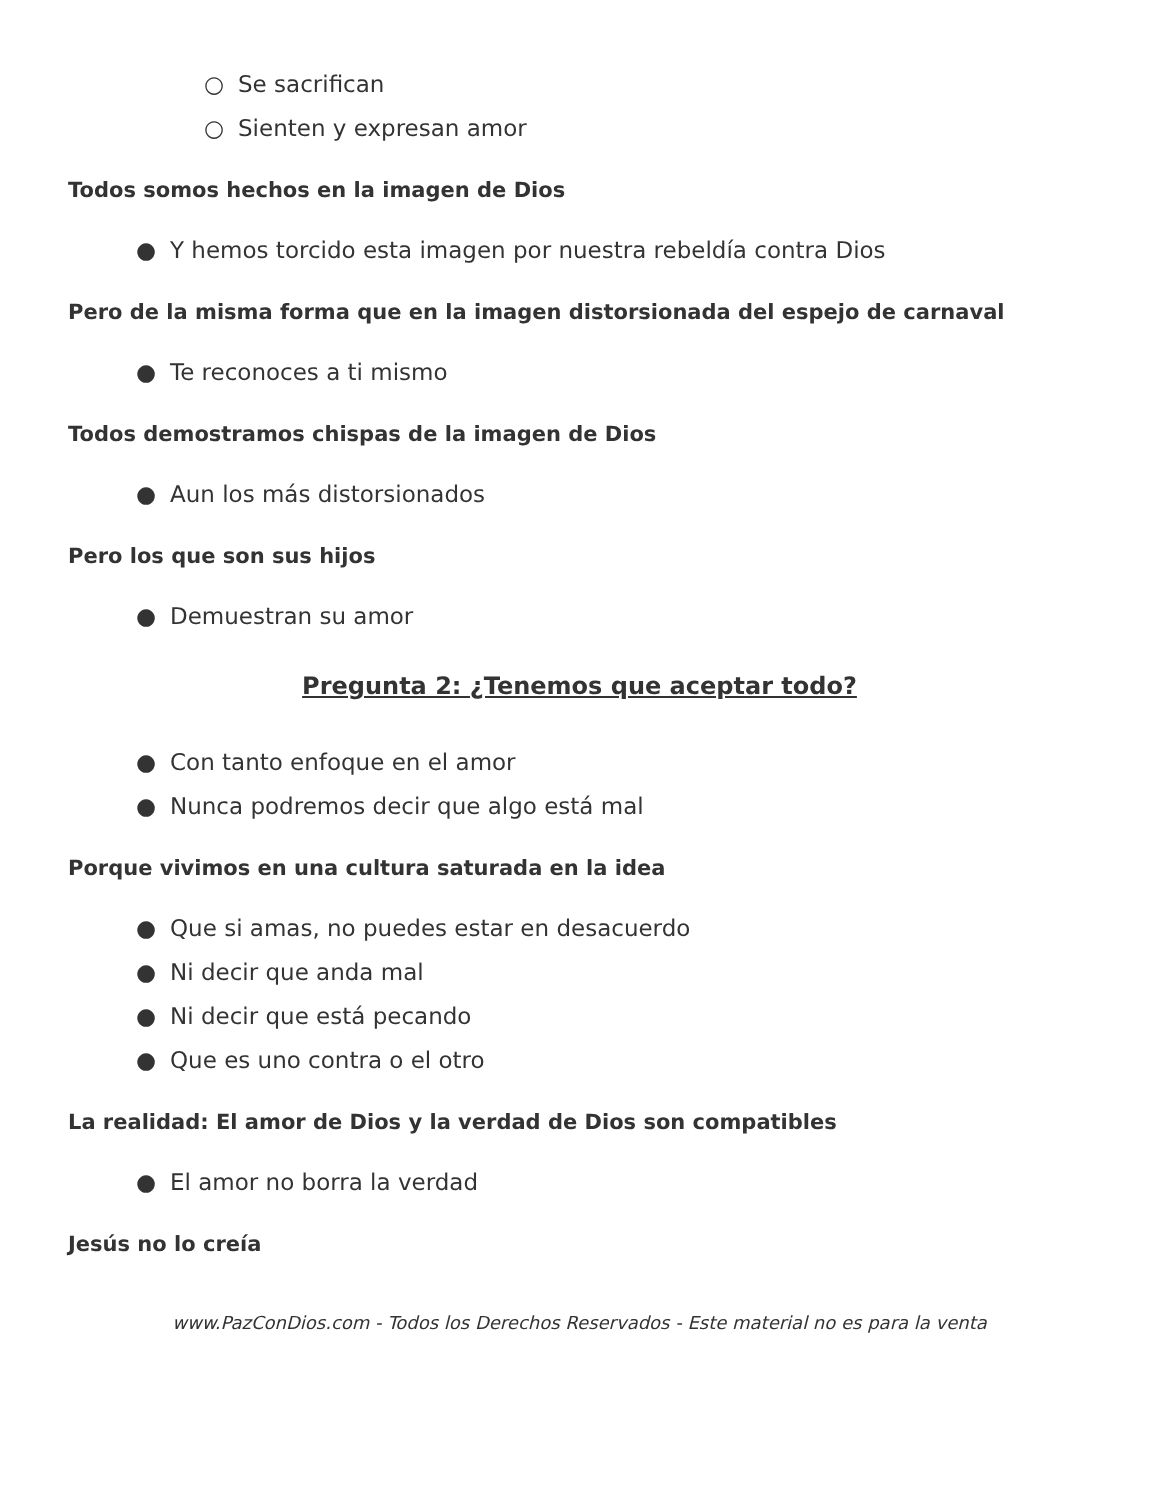○ Se sacrifican
○ Sienten y expresan amor
Todos somos hechos en la imagen de Dios
● Y hemos torcido esta imagen por nuestra rebeldía contra Dios
Pero de la misma forma que en la imagen distorsionada del espejo de carnaval
● Te reconoces a ti mismo
Todos demostramos chispas de la imagen de Dios
● Aun los más distorsionados
Pero los que son sus hijos
● Demuestran su amor
Pregunta 2: ¿Tenemos que aceptar todo?
● Con tanto enfoque en el amor
● Nunca podremos decir que algo está mal
Porque vivimos en una cultura saturada en la idea
● Que si amas, no puedes estar en desacuerdo
● Ni decir que anda mal
● Ni decir que está pecando
● Que es uno contra o el otro
La realidad: El amor de Dios y la verdad de Dios son compatibles
● El amor no borra la verdad
Jesús no lo creía
www.PazConDios.com - Todos los Derechos Reservados - Este material no es para la venta